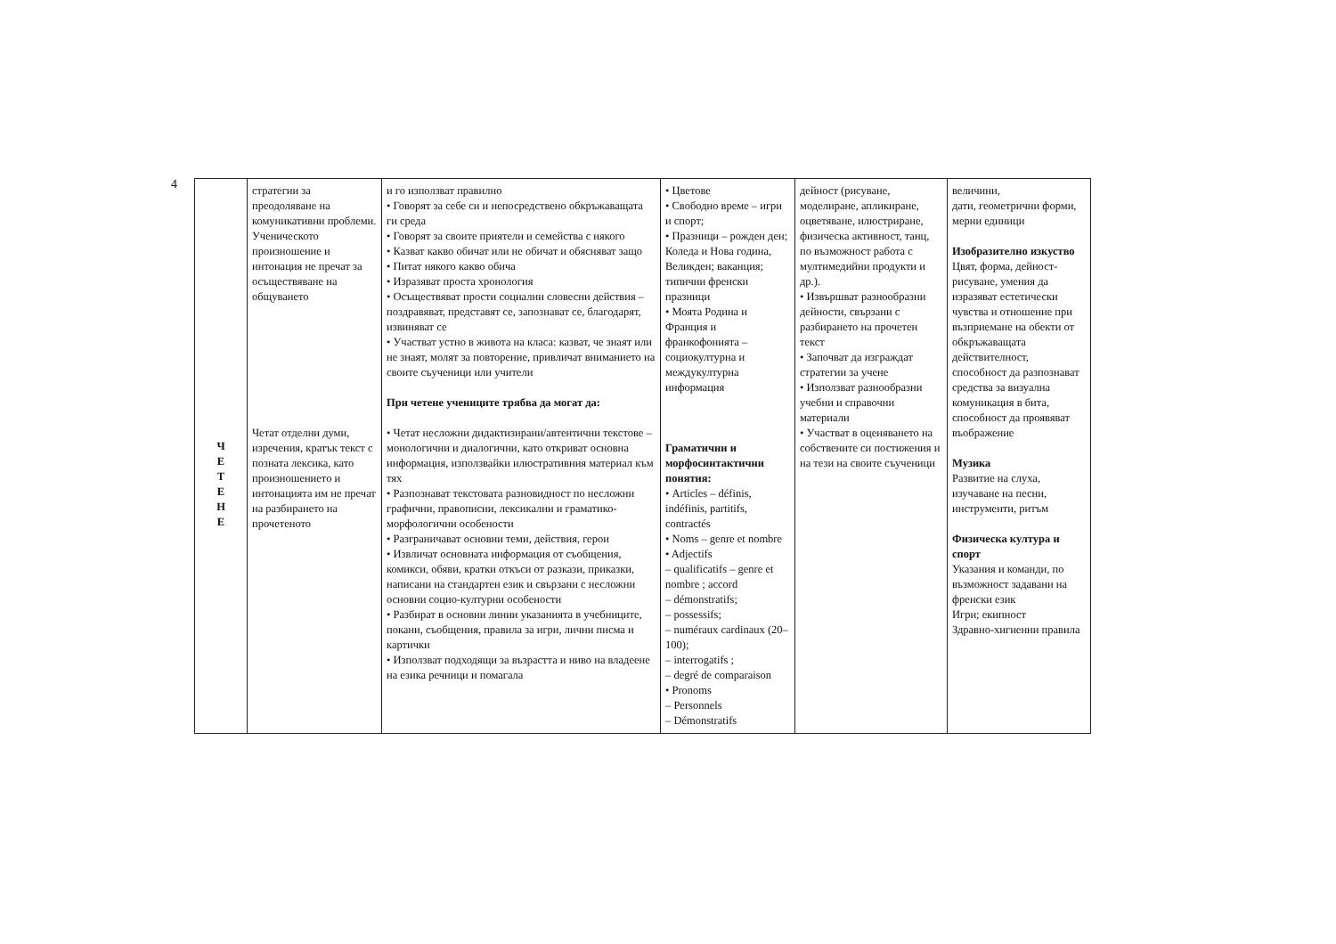4
| Ч Е Т Е Н Е | стратегии за преодоляване на комуникативни проблеми. Ученическото произношение и интонация не пречат за осъществяване на общуването Четат отделни думи, изречения, кратък текст с позната лексика, като произношението и интонацията им не пречат на разбирането на прочетеното | и го използват правилно • Говорят за себе си и непосредствено обкръжаващата ги среда • Говорят за своите приятели и семейства с някого • Казват какво обичат или не обичат и обясняват защо • Питат някого какво обича • Изразяват проста хронология • Осъществяват прости социални словесни действия – поздравяват, представят се, запознават се, благодарят, извиняват се • Участват устно в живота на класа: казват, че знаят или не знаят, молят за повторение, привличат вниманието на своите съученици или учители При четене учениците трябва да могат да: • Четат несложни дидактизирани/автентични текстове – монологични и диалогични, като откриват основна информация, използвайки илюстративния материал към тях • Разпознават текстовата разновидност по несложни графични, правописни, лексикални и граматико-морфологични особености • Разграничават основни теми, действия, герои • Извличат основната информация от съобщения, комикси, обяви, кратки откъси от разкази, приказки, написани на стандартен език и свързани с несложни основни социо-културни особености • Разбират в основни линии указанията в учебниците, покани, съобщения, правила за игри, лични писма и картички • Използват подходящи за възрастта и ниво на владеене на езика речници и помагала | • Цветове • Свободно време – игри и спорт; • Празници – рожден ден; Коледа и Нова година, Великден; ваканция; типични френски празници • Моята Родина и Франция и франкофонията – социокултурна и междукултурна информация Граматични и морфосинтактични понятия: • Articles – définis, indéfinis, partitifs, contractés • Noms – genre et nombre • Adjectifs – qualificatifs – genre et nombre ; accord – démonstratifs; – possessifs; – numéraux cardinaux (20–100); – interrogatifs ; – degré de comparaison • Pronoms – Personnels – Démonstratifs | дейност (рисуване, моделиране, апликиране, оцветяване, илюстриране, физическа активност, танц, по възможност работа с мултимедийни продукти и др.). • Извършват разнообразни дейности, свързани с разбирането на прочетен текст • Започват да изграждат стратегии за учене • Използват разнообразни учебни и справочни материали • Участват в оценяването на собствените си постижения и на тези на своите съученици | величини, дати, геометрични форми, мерни единици Изобразително изкуство Цвят, форма, дейност-рисуване, умения да изразяват естетически чувства и отношение при възприемане на обекти от обкръжаващата действителност, способност да разпознават средства за визуална комуникация в бита, способност да проявяват въображение Музика Развитие на слуха, изучаване на песни, инструменти, ритъм Физическа култура и спорт Указания и команди, по възможност задавани на френски език Игри; екипност Здравно-хигиенни правила |